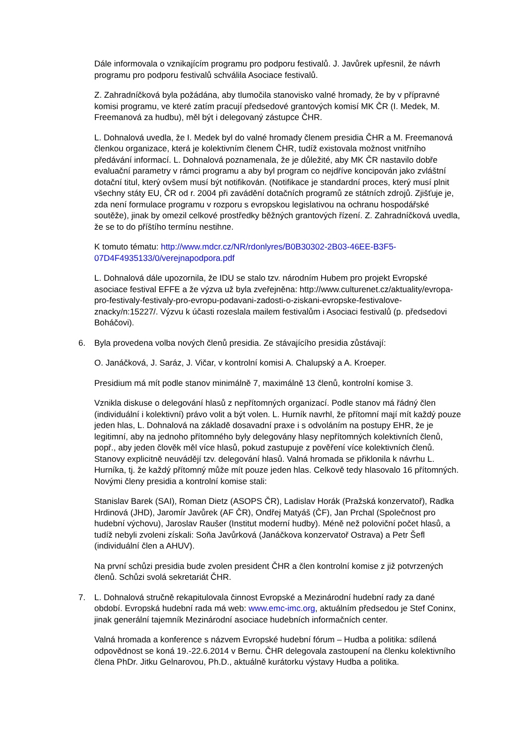Dále informovala o vznikajícím programu pro podporu festivalů. J. Javůrek upřesnil, že návrh programu pro podporu festivalů schválila Asociace festivalů.
Z. Zahradníčková byla požádána, aby tlumočila stanovisko valné hromady, že by v přípravné komisi programu, ve které zatím pracují předsedové grantových komisí MK ČR (I. Medek, M. Freemanová za hudbu), měl být i delegovaný zástupce ČHR.
L. Dohnalová uvedla, že I. Medek byl do valné hromady členem presidia ČHR a M. Freemanová členkou organizace, která je kolektivním členem ČHR, tudíž existovala možnost vnitřního předávání informací. L. Dohnalová poznamenala, že je důležité, aby MK ČR nastavilo dobře evaluační parametry v rámci programu a aby byl program co nejdříve koncipován jako zvláštní dotační titul, který ovšem musí být notifikován. (Notifikace je standardní proces, který musí plnit všechny státy EU, ČR od r. 2004 při zavádění dotačních programů ze státních zdrojů. Zjišťuje je, zda není formulace programu v rozporu s evropskou legislativou na ochranu hospodářské soutěže), jinak by omezil celkové prostředky běžných grantových řízení. Z. Zahradníčková uvedla, že se to do příštího termínu nestihne.
K tomuto tématu: http://www.mdcr.cz/NR/rdonlyres/B0B30302-2B03-46EE-B3F5-07D4F4935133/0/verejnapodpora.pdf
L. Dohnalová dále upozornila, že IDU se stalo tzv. národním Hubem pro projekt Evropské asociace festival EFFE a že výzva už byla zveřejněna: http://www.culturenet.cz/aktuality/evropa-pro-festivaly-festivaly-pro-evropu-podavani-zadosti-o-ziskani-evropske-festivalove-znacky/n:15227/. Výzvu k účasti rozeslala mailem festivalům i Asociaci festivalů (p. předsedovi Boháčovi).
6. Byla provedena volba nových členů presidia. Ze stávajícího presidia zůstávají:
O. Janáčková, J. Saráz, J. Vičar, v kontrolní komisi A. Chalupský a A. Kroeper.
Presidium má mít podle stanov minimálně 7, maximálně 13 členů, kontrolní komise 3.
Vznikla diskuse o delegování hlasů z nepřítomných organizací. Podle stanov má řádný člen (individuální i kolektivní) právo volit a být volen. L. Hurník navrhl, že přítomní mají mít každý pouze jeden hlas, L. Dohnalová na základě dosavadní praxe i s odvoláním na postupy EHR, že je legitimní, aby na jednoho přítomného byly delegovány hlasy nepřítomných kolektivních členů, popř., aby jeden člověk měl více hlasů, pokud zastupuje z pověření více kolektivních členů. Stanovy explicitně neuvádějí tzv. delegování hlasů. Valná hromada se přiklonila k návrhu L. Hurníka, tj. že každý přítomný může mít pouze jeden hlas. Celkově tedy hlasovalo 16 přítomných. Novými členy presidia a kontrolní komise stali:
Stanislav Barek (SAI), Roman Dietz (ASOPS ČR), Ladislav Horák (Pražská konzervatoř), Radka Hrdinová (JHD), Jaromír Javůrek (AF ČR), Ondřej Matyáš (ČF), Jan Prchal (Společnost pro hudební výchovu), Jaroslav Raušer (Institut moderní hudby). Méně než poloviční počet hlasů, a tudíž nebyli zvoleni získali: Soňa Javůrková (Janáčkova konzervatoř Ostrava) a Petr Šefl (individuální člen a AHUV).
Na první schůzi presidia bude zvolen president ČHR a člen kontrolní komise z již potvrzených členů. Schůzi svolá sekretariát ČHR.
7. L. Dohnalová stručně rekapitulovala činnost Evropské a Mezinárodní hudební rady za dané období. Evropská hudební rada má web: www.emc-imc.org, aktuálním předsedou je Stef Coninx, jinak generální tajemník Mezinárodní asociace hudebních informačních center.
Valná hromada a konference s názvem Evropské hudební fórum – Hudba a politika: sdílená odpovědnost se koná 19.-22.6.2014 v Bernu. ČHR delegovala zastoupení na členku kolektivního člena PhDr. Jitku Gelnarovou, Ph.D., aktuálně kurátorku výstavy Hudba a politika.